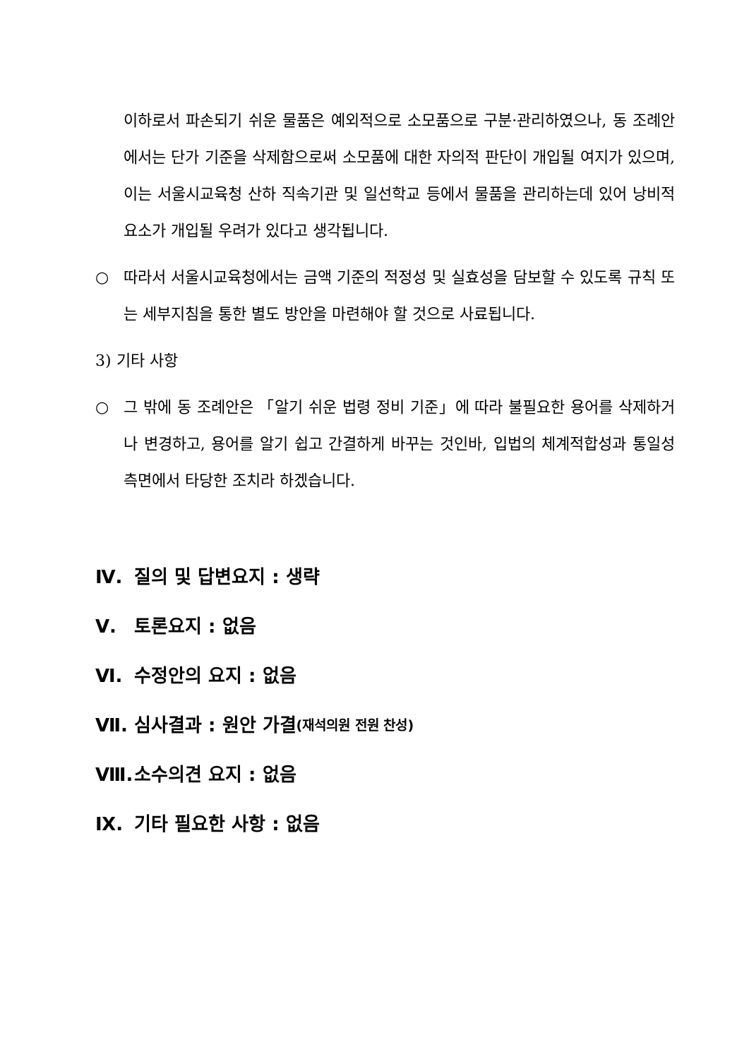이하로서 파손되기 쉬운 물품은 예외적으로 소모품으로 구분·관리하였으나, 동 조례안에서는 단가 기준을 삭제함으로써 소모품에 대한 자의적 판단이 개입될 여지가 있으며, 이는 서울시교육청 산하 직속기관 및 일선학교 등에서 물품을 관리하는데 있어 낭비적 요소가 개입될 우려가 있다고 생각됩니다.
○ 따라서 서울시교육청에서는 금액 기준의 적정성 및 실효성을 담보할 수 있도록 규칙 또는 세부지침을 통한 별도 방안을 마련해야 할 것으로 사료됩니다.
3) 기타 사항
○ 그 밖에 동 조례안은 「알기 쉬운 법령 정비 기준」에 따라 불필요한 용어를 삭제하거나 변경하고, 용어를 알기 쉽고 간결하게 바꾸는 것인바, 입법의 체계적합성과 통일성 측면에서 타당한 조치라 하겠습니다.
Ⅳ. 질의 및 답변요지 : 생략
Ⅴ. 토론요지 : 없음
Ⅵ. 수정안의 요지 : 없음
Ⅶ. 심사결과 : 원안 가결 (재석의원 전원 찬성)
Ⅷ. 소수의견 요지 : 없음
Ⅸ. 기타 필요한 사항 : 없음